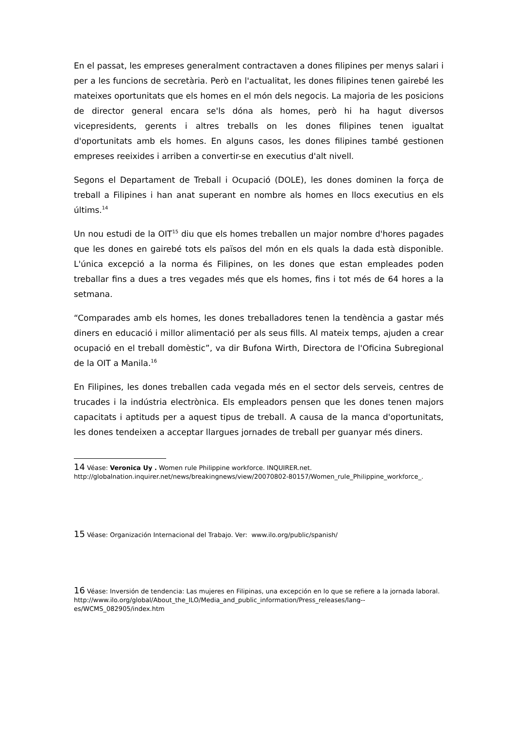En el passat, les empreses generalment contractaven a dones filipines per menys salari i per a les funcions de secretària. Però en l'actualitat, les dones filipines tenen gairebé les mateixes oportunitats que els homes en el món dels negocis. La majoria de les posicions de director general encara se'ls dóna als homes, però hi ha hagut diversos vicepresidents, gerents i altres treballs on les dones filipines tenen igualtat d'oportunitats amb els homes. En alguns casos, les dones filipines també gestionen empreses reeixides i arriben a convertir-se en executius d'alt nivell.
Segons el Departament de Treball i Ocupació (DOLE), les dones dominen la força de treball a Filipines i han anat superant en nombre als homes en llocs executius en els últims.<sup>14</sup>
Un nou estudi de la OIT<sup>15</sup> diu que els homes treballen un major nombre d'hores pagades que les dones en gairebé tots els països del món en els quals la dada està disponible. L'única excepció a la norma és Filipines, on les dones que estan empleades poden treballar fins a dues a tres vegades més que els homes, fins i tot més de 64 hores a la setmana.
“Comparades amb els homes, les dones treballadores tenen la tendència a gastar més diners en educació i millor alimentació per als seus fills. Al mateix temps, ajuden a crear ocupació en el treball domèstic”, va dir Bufona Wirth, Directora de l'Oficina Subregional de la OIT a Manila.<sup>16</sup>
En Filipines, les dones treballen cada vegada més en el sector dels serveis, centres de trucades i la indústria electrònica. Els empleadors pensen que les dones tenen majors capacitats i aptituds per a aquest tipus de treball. A causa de la manca d'oportunitats, les dones tendeixen a acceptar llargues jornades de treball per guanyar més diners.
14 Véase: Veronica Uy . Women rule Philippine workforce. INQUIRER.net.
http://globalnation.inquirer.net/news/breakingnews/view/20070802-80157/Women_rule_Philippine_workforce_.
15 Véase: Organización Internacional del Trabajo. Ver: www.ilo.org/public/spanish/
16 Véase: Inversión de tendencia: Las mujeres en Filipinas, una excepción en lo que se refiere a la jornada laboral.
http://www.ilo.org/global/About_the_ILO/Media_and_public_information/Press_releases/lang--es/WCMS_082905/index.htm